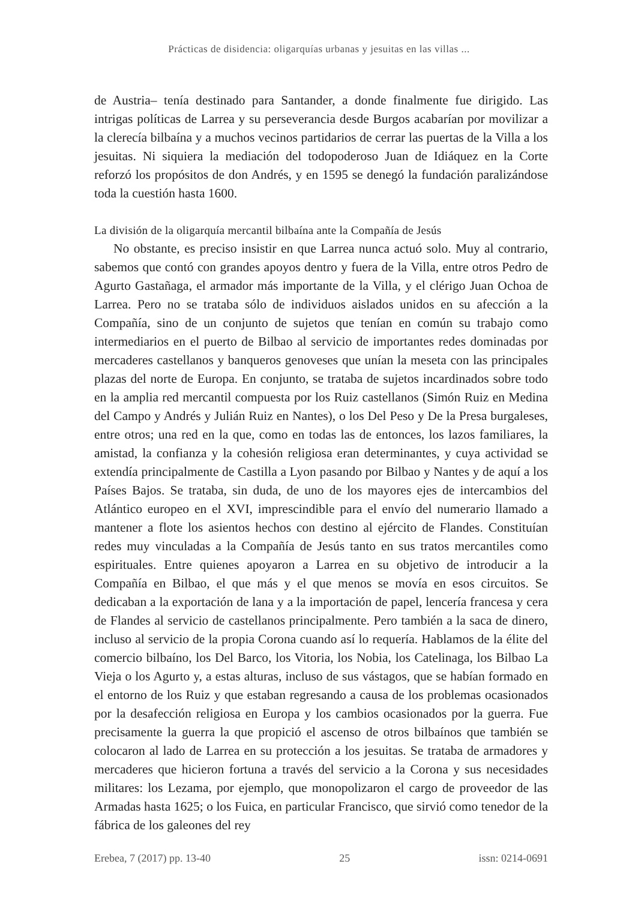Prácticas de disidencia: oligarquías urbanas y jesuitas en las villas ...
de Austria– tenía destinado para Santander, a donde finalmente fue dirigido. Las intrigas políticas de Larrea y su perseverancia desde Burgos acabarían por movilizar a la clerecía bilbaína y a muchos vecinos partidarios de cerrar las puertas de la Villa a los jesuitas. Ni siquiera la mediación del todopoderoso Juan de Idiáquez en la Corte reforzó los propósitos de don Andrés, y en 1595 se denegó la fundación paralizándose toda la cuestión hasta 1600.
La división de la oligarquía mercantil bilbaína ante la Compañía de Jesús
No obstante, es preciso insistir en que Larrea nunca actuó solo. Muy al contrario, sabemos que contó con grandes apoyos dentro y fuera de la Villa, entre otros Pedro de Agurto Gastañaga, el armador más importante de la Villa, y el clérigo Juan Ochoa de Larrea. Pero no se trataba sólo de individuos aislados unidos en su afección a la Compañía, sino de un conjunto de sujetos que tenían en común su trabajo como intermediarios en el puerto de Bilbao al servicio de importantes redes dominadas por mercaderes castellanos y banqueros genoveses que unían la meseta con las principales plazas del norte de Europa. En conjunto, se trataba de sujetos incardinados sobre todo en la amplia red mercantil compuesta por los Ruiz castellanos (Simón Ruiz en Medina del Campo y Andrés y Julián Ruiz en Nantes), o los Del Peso y De la Presa burgaleses, entre otros; una red en la que, como en todas las de entonces, los lazos familiares, la amistad, la confianza y la cohesión religiosa eran determinantes, y cuya actividad se extendía principalmente de Castilla a Lyon pasando por Bilbao y Nantes y de aquí a los Países Bajos. Se trataba, sin duda, de uno de los mayores ejes de intercambios del Atlántico europeo en el XVI, imprescindible para el envío del numerario llamado a mantener a flote los asientos hechos con destino al ejército de Flandes. Constituían redes muy vinculadas a la Compañía de Jesús tanto en sus tratos mercantiles como espirituales. Entre quienes apoyaron a Larrea en su objetivo de introducir a la Compañía en Bilbao, el que más y el que menos se movía en esos circuitos. Se dedicaban a la exportación de lana y a la importación de papel, lencería francesa y cera de Flandes al servicio de castellanos principalmente. Pero también a la saca de dinero, incluso al servicio de la propia Corona cuando así lo requería. Hablamos de la élite del comercio bilbaíno, los Del Barco, los Vitoria, los Nobia, los Catelinaga, los Bilbao La Vieja o los Agurto y, a estas alturas, incluso de sus vástagos, que se habían formado en el entorno de los Ruiz y que estaban regresando a causa de los problemas ocasionados por la desafección religiosa en Europa y los cambios ocasionados por la guerra. Fue precisamente la guerra la que propició el ascenso de otros bilbaínos que también se colocaron al lado de Larrea en su protección a los jesuitas. Se trataba de armadores y mercaderes que hicieron fortuna a través del servicio a la Corona y sus necesidades militares: los Lezama, por ejemplo, que monopolizaron el cargo de proveedor de las Armadas hasta 1625; o los Fuica, en particular Francisco, que sirvió como tenedor de la fábrica de los galeones del rey
Erebea, 7 (2017) pp. 13-40 25 issn: 0214-0691